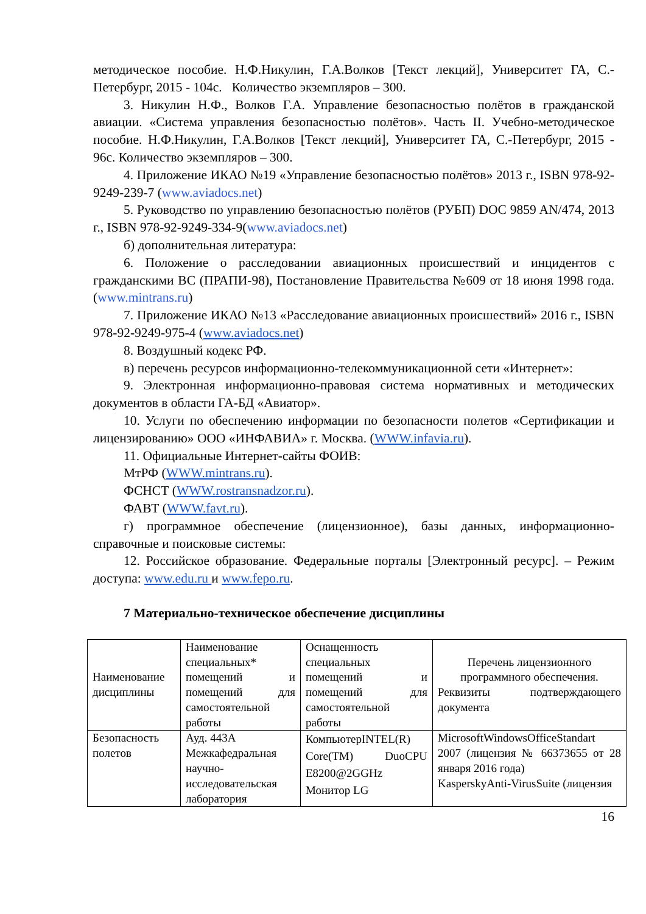методическое пособие. Н.Ф.Никулин, Г.А.Волков [Текст лекций], Университет ГА, С.-Петербург, 2015 - 104с. Количество экземпляров – 300.
3. Никулин Н.Ф., Волков Г.А. Управление безопасностью полётов в гражданской авиации. «Система управления безопасностью полётов». Часть II. Учебно-методическое пособие. Н.Ф.Никулин, Г.А.Волков [Текст лекций], Университет ГА, С.-Петербург, 2015 - 96с. Количество экземпляров – 300.
4. Приложение ИКАО №19 «Управление безопасностью полётов» 2013 г., ISBN 978-92-9249-239-7 (www.aviadocs.net)
5. Руководство по управлению безопасностью полётов (РУБП) DOC 9859 AN/474, 2013 г., ISBN 978-92-9249-334-9(www.aviadocs.net)
б) дополнительная литература:
6. Положение о расследовании авиационных происшествий и инцидентов с гражданскими ВС (ПРАПИ-98), Постановление Правительства №609 от 18 июня 1998 года. (www.mintrans.ru)
7. Приложение ИКАО №13 «Расследование авиационных происшествий» 2016 г., ISBN 978-92-9249-975-4 (www.aviadocs.net)
8. Воздушный кодекс РФ.
в) перечень ресурсов информационно-телекоммуникационной сети «Интернет»:
9. Электронная информационно-правовая система нормативных и методических документов в области ГА-БД «Авиатор».
10. Услуги по обеспечению информации по безопасности полетов «Сертификации и лицензированию» ООО «ИНФАВИА» г. Москва. (WWW.infavia.ru).
11. Официальные Интернет-сайты ФОИВ:
МтРФ (WWW.mintrans.ru).
ФСНСТ (WWW.rostransnadzor.ru).
ФАВТ (WWW.favt.ru).
г) программное обеспечение (лицензионное), базы данных, информационно-справочные и поисковые системы:
12. Российское образование. Федеральные порталы [Электронный ресурс]. – Режим доступа: www.edu.ru и www.fepo.ru.
7 Материально-техническое обеспечение дисциплины
| Наименование дисциплины | Наименование специальных* помещений и помещений для самостоятельной работы | Оснащенность специальных помещений и помещений для самостоятельной работы | Перечень лицензионного программного обеспечения. Реквизиты подтверждающего документа |
| Безопасность полетов | Ауд. 443А Межкафедральная научно-исследовательская лаборатория | КомпьютерINTEL(R) Core(TM) DuoCPU E8200@2GGHz Монитор LG | MicrosoftWindowsOfficeStandart 2007 (лицензия № 66373655 от 28 января 2016 года) KasperskyAnti-VirusSuite (лицензия |
16